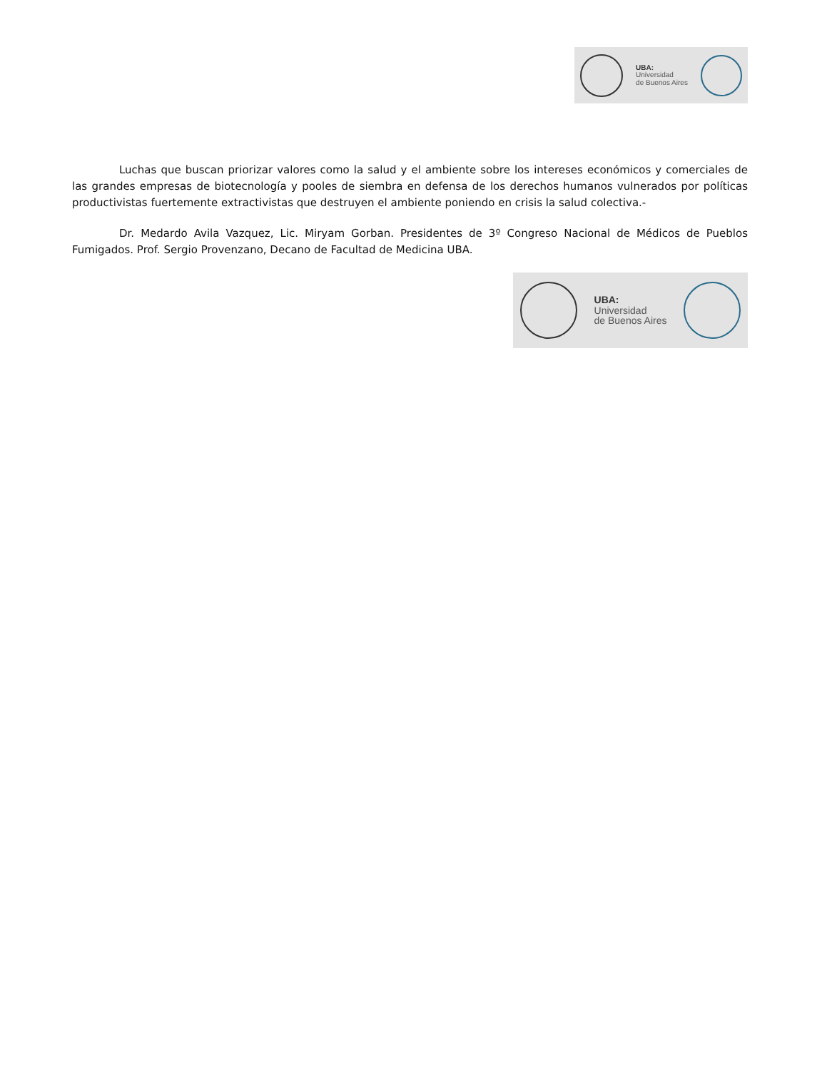UBA:
Universidad
de Buenos Aires
Luchas que buscan priorizar valores como la salud y el ambiente sobre los intereses económicos y comerciales de las grandes empresas de biotecnología y pooles de siembra en defensa de los derechos humanos vulnerados por políticas productivistas fuertemente extractivistas que destruyen el ambiente poniendo en crisis la salud colectiva.-
Dr. Medardo Avila Vazquez, Lic. Miryam Gorban. Presidentes de 3º Congreso Nacional de Médicos de Pueblos Fumigados. Prof. Sergio Provenzano, Decano de Facultad de Medicina UBA.
UBA:
Universidad
de Buenos Aires